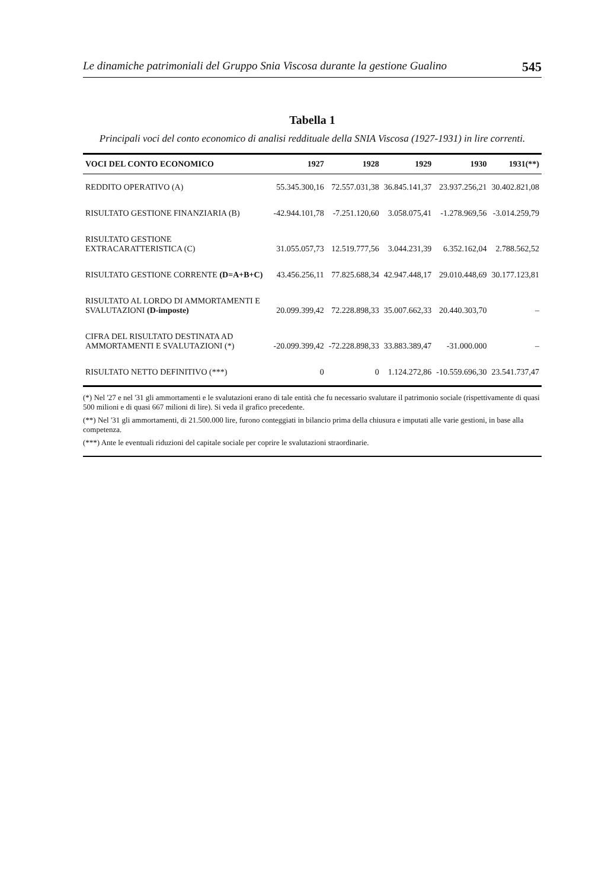Le dinamiche patrimoniali del Gruppo Snia Viscosa durante la gestione Gualino 545
Tabella 1
Principali voci del conto economico di analisi reddituale della SNIA Viscosa (1927-1931) in lire correnti.
| VOCI DEL CONTO ECONOMICO | 1927 | 1928 | 1929 | 1930 | 1931(**) |
| --- | --- | --- | --- | --- | --- |
| REDDITO OPERATIVO (A) | 55.345.300,16 | 72.557.031,38 | 36.845.141,37 | 23.937.256,21 | 30.402.821,08 |
| RISULTATO GESTIONE FINANZIARIA (B) | -42.944.101,78 | -7.251.120,60 | 3.058.075,41 | -1.278.969,56 | -3.014.259,79 |
| RISULTATO GESTIONE EXTRACARATTERISTICA (C) | 31.055.057,73 | 12.519.777,56 | 3.044.231,39 | 6.352.162,04 | 2.788.562,52 |
| RISULTATO GESTIONE CORRENTE (D=A+B+C) | 43.456.256,11 | 77.825.688,34 | 42.947.448,17 | 29.010.448,69 | 30.177.123,81 |
| RISULTATO AL LORDO DI AMMORTAMENTI E SVALUTAZIONI (D-imposte) | 20.099.399,42 | 72.228.898,33 | 35.007.662,33 | 20.440.303,70 | – |
| CIFRA DEL RISULTATO DESTINATA AD AMMORTAMENTI E SVALUTAZIONI (*) | -20.099.399,42 | -72.228.898,33 | 33.883.389,47 | -31.000.000 | – |
| RISULTATO NETTO DEFINITIVO (***) | 0 | 0 | 1.124.272,86 | -10.559.696,30 | 23.541.737,47 |
(*) Nel '27 e nel '31 gli ammortamenti e le svalutazioni erano di tale entità che fu necessario svalutare il patrimonio sociale (rispettivamente di quasi 500 milioni e di quasi 667 milioni di lire). Si veda il grafico precedente.
(**) Nel '31 gli ammortamenti, di 21.500.000 lire, furono conteggiati in bilancio prima della chiusura e imputati alle varie gestioni, in base alla competenza.
(***) Ante le eventuali riduzioni del capitale sociale per coprire le svalutazioni straordinarie.